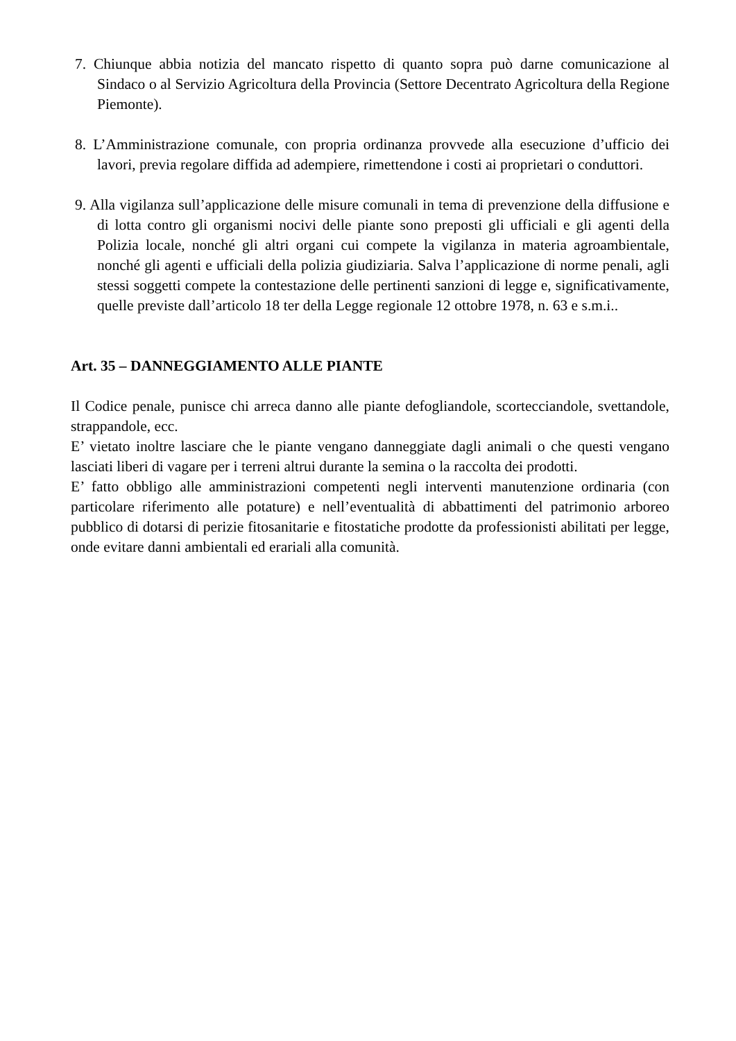7. Chiunque abbia notizia del mancato rispetto di quanto sopra può darne comunicazione al Sindaco o al Servizio Agricoltura della Provincia (Settore Decentrato Agricoltura della Regione Piemonte).
8. L’Amministrazione comunale, con propria ordinanza provvede alla esecuzione d’ufficio dei lavori, previa regolare diffida ad adempiere, rimettendone i costi ai proprietari o conduttori.
9. Alla vigilanza sull’applicazione delle misure comunali in tema di prevenzione della diffusione e di lotta contro gli organismi nocivi delle piante sono preposti gli ufficiali e gli agenti della Polizia locale, nonché gli altri organi cui compete la vigilanza in materia agroambientale, nonché gli agenti e ufficiali della polizia giudiziaria. Salva l’applicazione di norme penali, agli stessi soggetti compete la contestazione delle pertinenti sanzioni di legge e, significativamente, quelle previste dall’articolo 18 ter della Legge regionale 12 ottobre 1978, n. 63 e s.m.i..
Art. 35 – DANNEGGIAMENTO ALLE PIANTE
Il Codice penale, punisce chi arreca danno alle piante defogliandole, scortecciandole, svettandole, strappandole, ecc.
E’ vietato inoltre lasciare che le piante vengano danneggiate dagli animali o che questi vengano lasciati liberi di vagare per i terreni altrui durante la semina o la raccolta dei prodotti.
E’ fatto obbligo alle amministrazioni competenti negli interventi manutenzione ordinaria (con particolare riferimento alle potature) e nell’eventualità di abbattimenti del patrimonio arboreo pubblico di dotarsi di perizie fitosanitarie e fitostatiche prodotte da professionisti abilitati per legge, onde evitare danni ambientali ed erariali alla comunità.